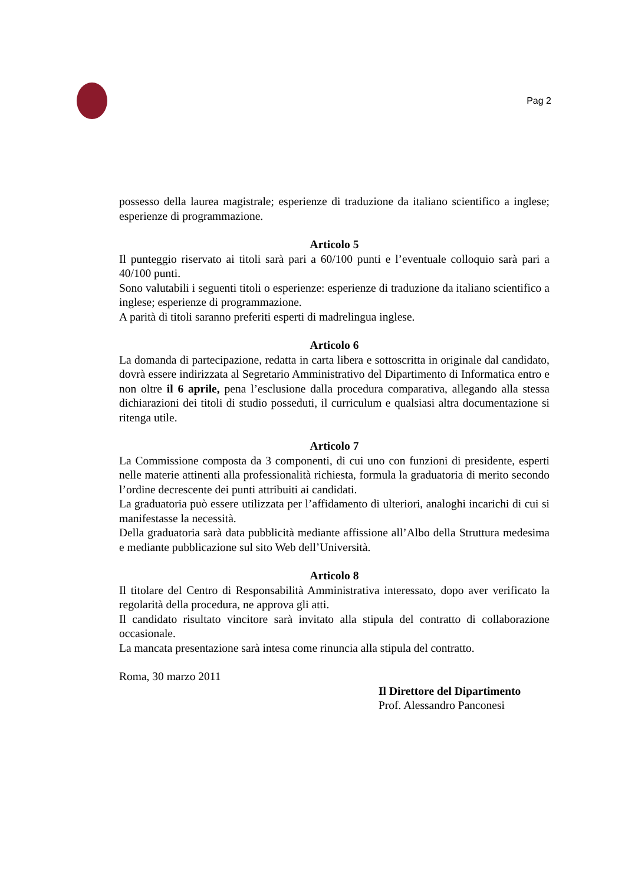Pag 2
possesso della laurea magistrale; esperienze di traduzione da italiano scientifico a inglese; esperienze di programmazione.
Articolo 5
Il punteggio riservato ai titoli sarà pari a 60/100 punti e l’eventuale colloquio sarà pari a 40/100 punti.
Sono valutabili i seguenti titoli o esperienze: esperienze di traduzione da italiano scientifico a inglese; esperienze di programmazione.
A parità di titoli saranno preferiti esperti di madrelingua inglese.
Articolo 6
La domanda di partecipazione, redatta in carta libera e sottoscritta in originale dal candidato, dovrà essere indirizzata al Segretario Amministrativo del Dipartimento di Informatica entro e non oltre il 6 aprile, pena l’esclusione dalla procedura comparativa, allegando alla stessa dichiarazioni dei titoli di studio posseduti, il curriculum e qualsiasi altra documentazione si ritenga utile.
Articolo 7
La Commissione composta da 3 componenti, di cui uno con funzioni di presidente, esperti nelle materie attinenti alla professionalità richiesta, formula la graduatoria di merito secondo l’ordine decrescente dei punti attribuiti ai candidati.
La graduatoria può essere utilizzata per l’affidamento di ulteriori, analoghi incarichi di cui si manifestasse la necessità.
Della graduatoria sarà data pubblicità mediante affissione all’Albo della Struttura medesima e mediante pubblicazione sul sito Web dell’Università.
Articolo 8
Il titolare del Centro di Responsabilità Amministrativa interessato, dopo aver verificato la regolarità della procedura, ne approva gli atti.
Il candidato risultato vincitore sarà invitato alla stipula del contratto di collaborazione occasionale.
La mancata presentazione sarà intesa come rinuncia alla stipula del contratto.
Roma, 30 marzo 2011
Il Direttore del Dipartimento
Prof. Alessandro Panconesi